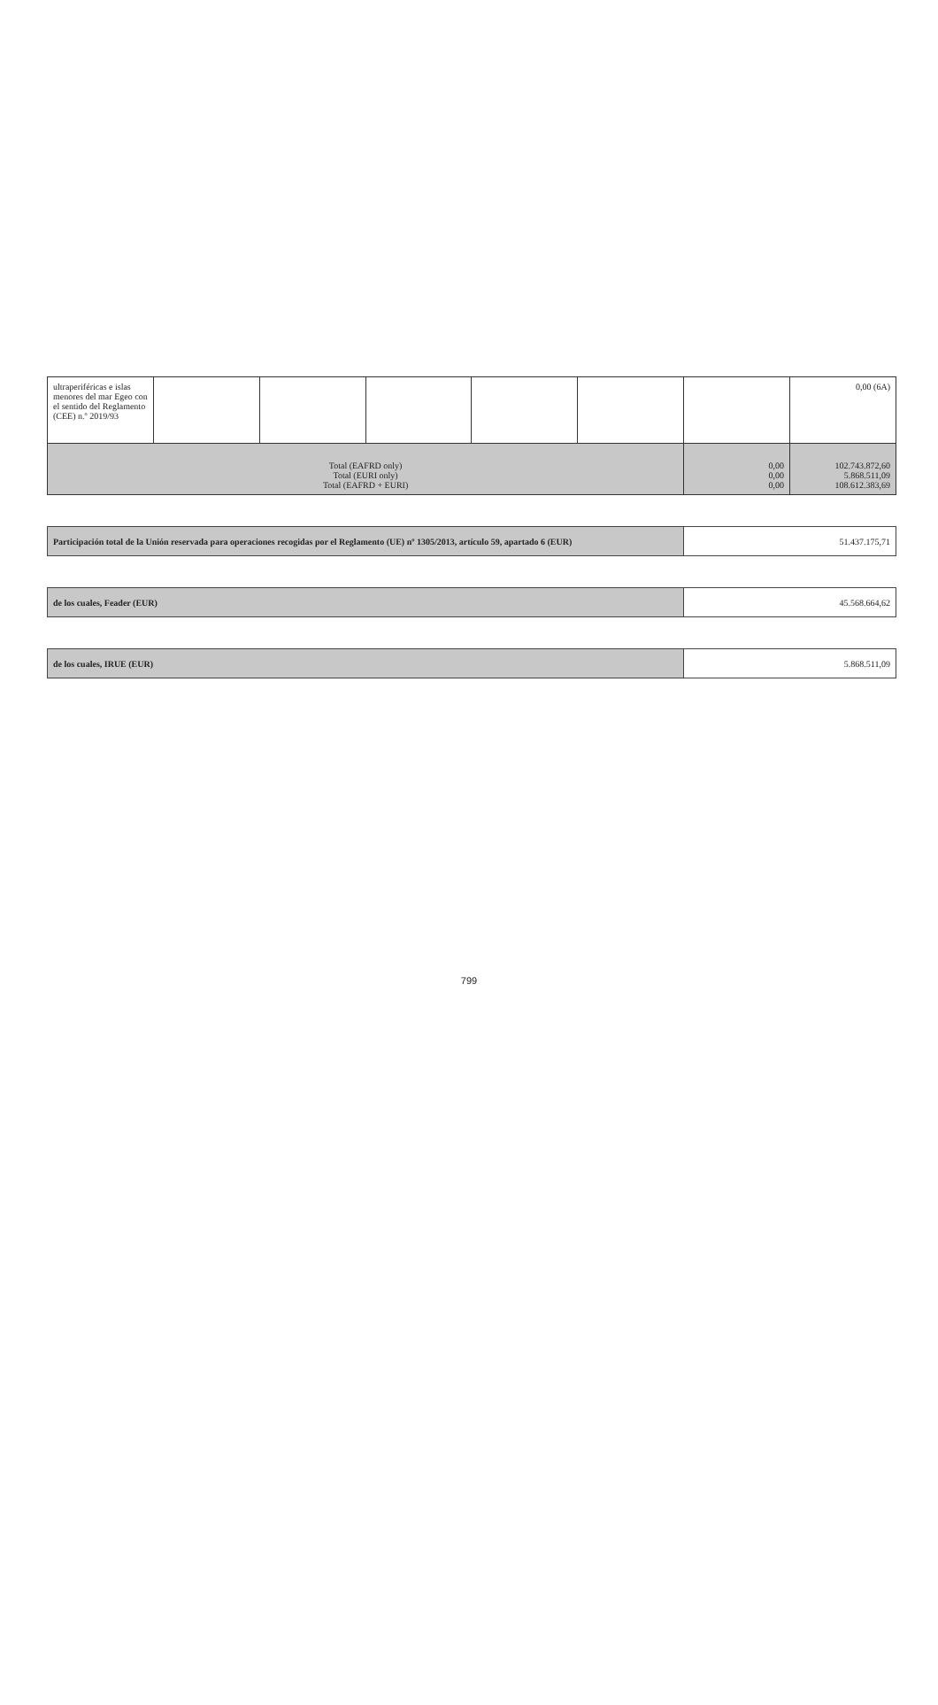| ultraperiféricas e islas menores del mar Egeo con el sentido del Reglamento (CEE) n.º 2019/93 | | | | | | | 0,00 (6A) |
| Total (EAFRD only) Total (EURI only) Total (EAFRD + EURI) | | | | | | 0,00 0,00 0,00 | 102.743.872,60 5.868.511,09 108.612.383,69 |
| Participación total de la Unión reservada para operaciones recogidas por el Reglamento (UE) nº 1305/2013, artículo 59, apartado 6 (EUR) | 51.437.175,71 |
| de los cuales, Feader (EUR) | 45.568.664,62 |
| de los cuales, IRUE (EUR) | 5.868.511,09 |
799